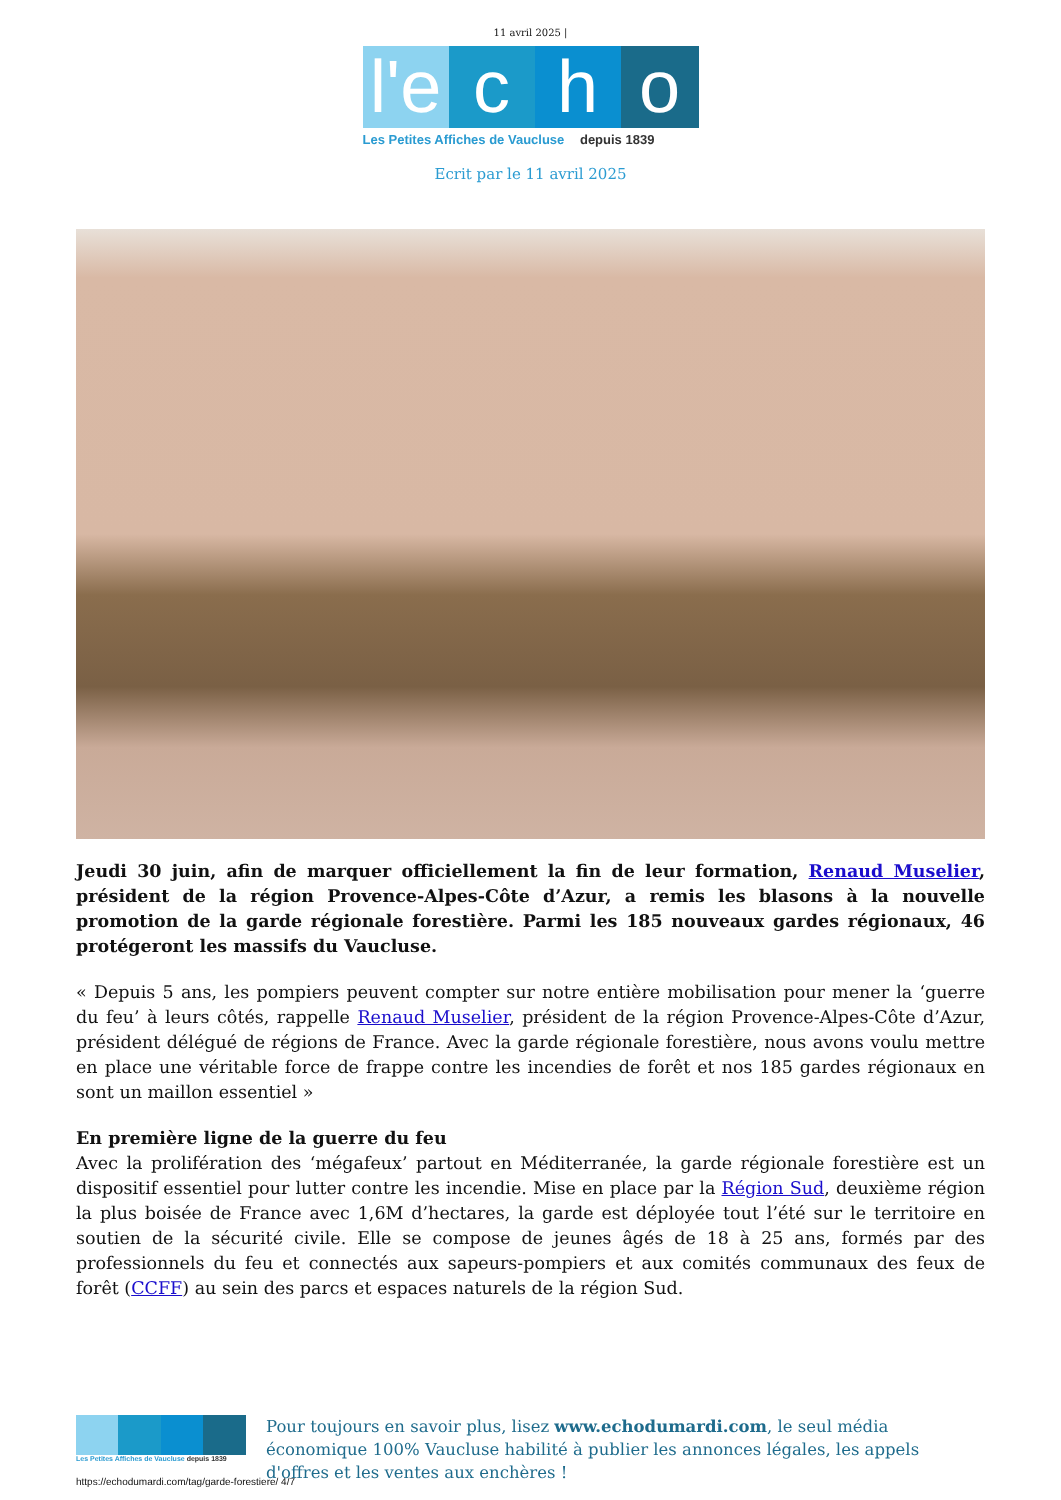11 avril 2025 |
l'e
c h o
Les Petites Affiches de Vaucluse depuis 1839
Ecrit par le 11 avril 2025
Jeudi 30 juin, afin de marquer officiellement la fin de leur formation, Renaud Muselier, président de la région Provence-Alpes-Côte d’Azur, a remis les blasons à la nouvelle promotion de la garde régionale forestière. Parmi les 185 nouveaux gardes régionaux, 46 protégeront les massifs du Vaucluse.
« Depuis 5 ans, les pompiers peuvent compter sur notre entière mobilisation pour mener la ‘guerre du feu’ à leurs côtés, rappelle Renaud Muselier, président de la région Provence-Alpes-Côte d’Azur, président délégué de régions de France. Avec la garde régionale forestière, nous avons voulu mettre en place une véritable force de frappe contre les incendies de forêt et nos 185 gardes régionaux en sont un maillon essentiel »
En première ligne de la guerre du feu
Avec la prolifération des ‘mégafeux’ partout en Méditerranée, la garde régionale forestière est un dispositif essentiel pour lutter contre les incendie. Mise en place par la Région Sud, deuxième région la plus boisée de France avec 1,6M d’hectares, la garde est déployée tout l’été sur le territoire en soutien de la sécurité civile. Elle se compose de jeunes âgés de 18 à 25 ans, formés par des professionnels du feu et connectés aux sapeurs-pompiers et aux comités communaux des feux de forêt (CCFF) au sein des parcs et espaces naturels de la région Sud.
Les Petites Affiches de Vaucluse depuis 1839
Pour toujours en savoir plus, lisez www.echodumardi.com, le seul média économique 100% Vaucluse habilité à publier les annonces légales, les appels d'offres et les ventes aux enchères !
https://echodumardi.com/tag/garde-forestiere/ 4/7